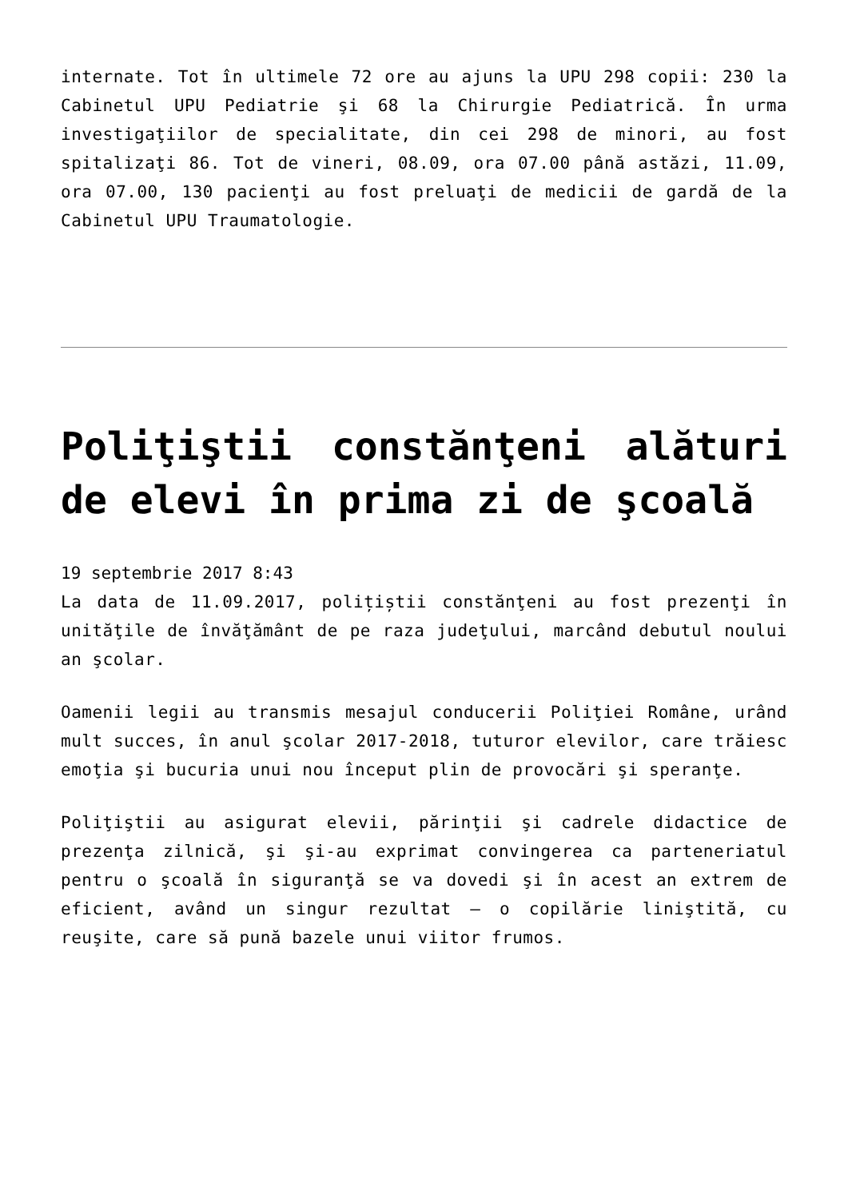internate. Tot în ultimele 72 ore au ajuns la UPU 298 copii: 230 la Cabinetul UPU Pediatrie şi 68 la Chirurgie Pediatrică. În urma investigaţiilor de specialitate, din cei 298 de minori, au fost spitalizaţi 86. Tot de vineri, 08.09, ora 07.00 până astăzi, 11.09, ora 07.00, 130 pacienţi au fost preluaţi de medicii de gardă de la Cabinetul UPU Traumatologie.
Poliţiştii constănţeni alături de elevi în prima zi de şcoală
19 septembrie 2017 8:43
La data de 11.09.2017, polițiștii constănţeni au fost prezenţi în unităţile de învăţământ de pe raza judeţului, marcând debutul noului an şcolar.
Oamenii legii au transmis mesajul conducerii Poliţiei Române, urând mult succes, în anul şcolar 2017-2018, tuturor elevilor, care trăiesc emoţia şi bucuria unui nou început plin de provocări şi speranţe.
Poliţiştii au asigurat elevii, părinţii şi cadrele didactice de prezenţa zilnică, şi şi-au exprimat convingerea ca parteneriatul pentru o şcoală în siguranţă se va dovedi şi în acest an extrem de eficient, având un singur rezultat – o copilărie liniştită, cu reuşite, care să pună bazele unui viitor frumos.